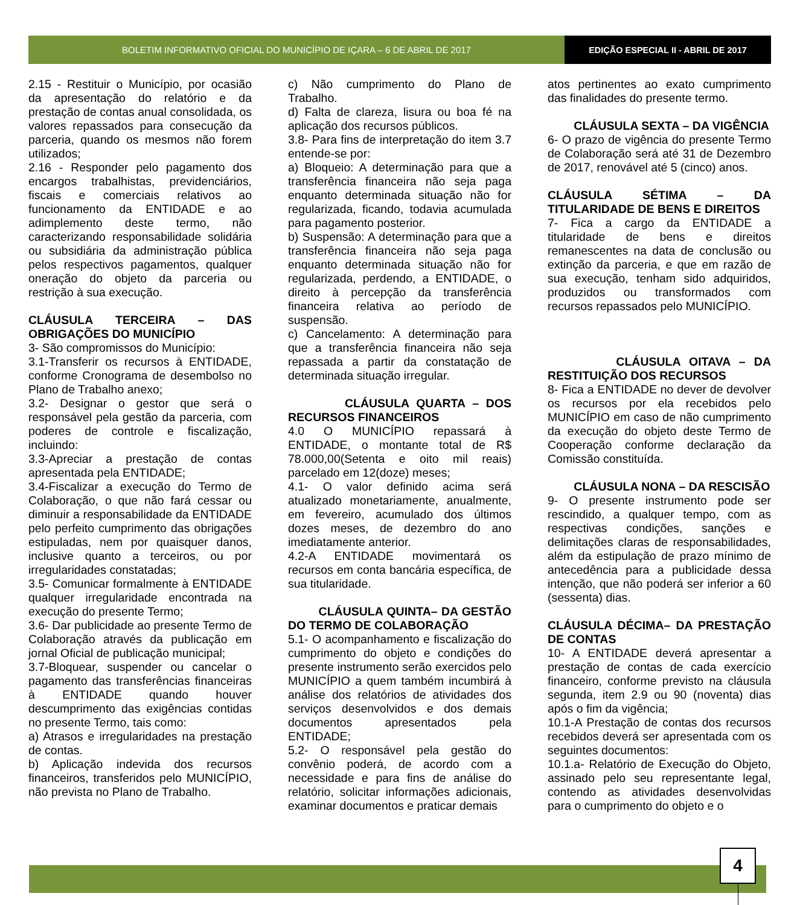BOLETIM INFORMATIVO OFICIAL DO MUNICÍPIO DE IÇARA – 6 DE ABRIL DE 2017
EDIÇÃO ESPECIAL II - ABRIL DE 2017
2.15 - Restituir o Município, por ocasião da apresentação do relatório e da prestação de contas anual consolidada, os valores repassados para consecução da parceria, quando os mesmos não forem utilizados;
2.16 - Responder pelo pagamento dos encargos trabalhistas, previdenciários, fiscais e comerciais relativos ao funcionamento da ENTIDADE e ao adimplemento deste termo, não caracterizando responsabilidade solidária ou subsidiária da administração pública pelos respectivos pagamentos, qualquer oneração do objeto da parceria ou restrição à sua execução.
CLÁUSULA TERCEIRA – DAS OBRIGAÇÕES DO MUNICÍPIO
3- São compromissos do Município:
3.1-Transferir os recursos à ENTIDADE, conforme Cronograma de desembolso no Plano de Trabalho anexo;
3.2- Designar o gestor que será o responsável pela gestão da parceria, com poderes de controle e fiscalização, incluindo:
3.3-Apreciar a prestação de contas apresentada pela ENTIDADE;
3.4-Fiscalizar a execução do Termo de Colaboração, o que não fará cessar ou diminuir a responsabilidade da ENTIDADE pelo perfeito cumprimento das obrigações estipuladas, nem por quaisquer danos, inclusive quanto a terceiros, ou por irregularidades constatadas;
3.5- Comunicar formalmente à ENTIDADE qualquer irregularidade encontrada na execução do presente Termo;
3.6- Dar publicidade ao presente Termo de Colaboração através da publicação em jornal Oficial de publicação municipal;
3.7-Bloquear, suspender ou cancelar o pagamento das transferências financeiras à ENTIDADE quando houver descumprimento das exigências contidas no presente Termo, tais como:
a) Atrasos e irregularidades na prestação de contas.
b) Aplicação indevida dos recursos financeiros, transferidos pelo MUNICÍPIO, não prevista no Plano de Trabalho.
c) Não cumprimento do Plano de Trabalho.
d) Falta de clareza, lisura ou boa fé na aplicação dos recursos públicos.
3.8- Para fins de interpretação do item 3.7 entende-se por:
a) Bloqueio: A determinação para que a transferência financeira não seja paga enquanto determinada situação não for regularizada, ficando, todavia acumulada para pagamento posterior.
b) Suspensão: A determinação para que a transferência financeira não seja paga enquanto determinada situação não for regularizada, perdendo, a ENTIDADE, o direito à percepção da transferência financeira relativa ao período de suspensão.
c) Cancelamento: A determinação para que a transferência financeira não seja repassada a partir da constatação de determinada situação irregular.
CLÁUSULA QUARTA – DOS RECURSOS FINANCEIROS
4.0 O MUNICÍPIO repassará à ENTIDADE, o montante total de R$ 78.000,00(Setenta e oito mil reais) parcelado em 12(doze) meses;
4.1- O valor definido acima será atualizado monetariamente, anualmente, em fevereiro, acumulado dos últimos dozes meses, de dezembro do ano imediatamente anterior.
4.2-A ENTIDADE movimentará os recursos em conta bancária específica, de sua titularidade.
CLÁUSULA QUINTA– DA GESTÃO DO TERMO DE COLABORAÇÃO
5.1- O acompanhamento e fiscalização do cumprimento do objeto e condições do presente instrumento serão exercidos pelo MUNICÍPIO a quem também incumbirá à análise dos relatórios de atividades dos serviços desenvolvidos e dos demais documentos apresentados pela ENTIDADE;
5.2- O responsável pela gestão do convênio poderá, de acordo com a necessidade e para fins de análise do relatório, solicitar informações adicionais, examinar documentos e praticar demais
atos pertinentes ao exato cumprimento das finalidades do presente termo.
CLÁUSULA SEXTA – DA VIGÊNCIA
6- O prazo de vigência do presente Termo de Colaboração será até 31 de Dezembro de 2017, renovável até 5 (cinco) anos.
CLÁUSULA SÉTIMA – DA TITULARIDADE DE BENS E DIREITOS
7- Fica a cargo da ENTIDADE a titularidade de bens e direitos remanescentes na data de conclusão ou extinção da parceria, e que em razão de sua execução, tenham sido adquiridos, produzidos ou transformados com recursos repassados pelo MUNICÍPIO.
CLÁUSULA OITAVA – DA RESTITUIÇÃO DOS RECURSOS
8- Fica a ENTIDADE no dever de devolver os recursos por ela recebidos pelo MUNICÍPIO em caso de não cumprimento da execução do objeto deste Termo de Cooperação conforme declaração da Comissão constituída.
CLÁUSULA NONA – DA RESCISÃO
9- O presente instrumento pode ser rescindido, a qualquer tempo, com as respectivas condições, sanções e delimitações claras de responsabilidades, além da estipulação de prazo mínimo de antecedência para a publicidade dessa intenção, que não poderá ser inferior a 60 (sessenta) dias.
CLÁUSULA DÉCIMA– DA PRESTAÇÃO DE CONTAS
10- A ENTIDADE deverá apresentar a prestação de contas de cada exercício financeiro, conforme previsto na cláusula segunda, item 2.9 ou 90 (noventa) dias após o fim da vigência;
10.1-A Prestação de contas dos recursos recebidos deverá ser apresentada com os seguintes documentos:
10.1.a- Relatório de Execução do Objeto, assinado pelo seu representante legal, contendo as atividades desenvolvidas para o cumprimento do objeto e o
4